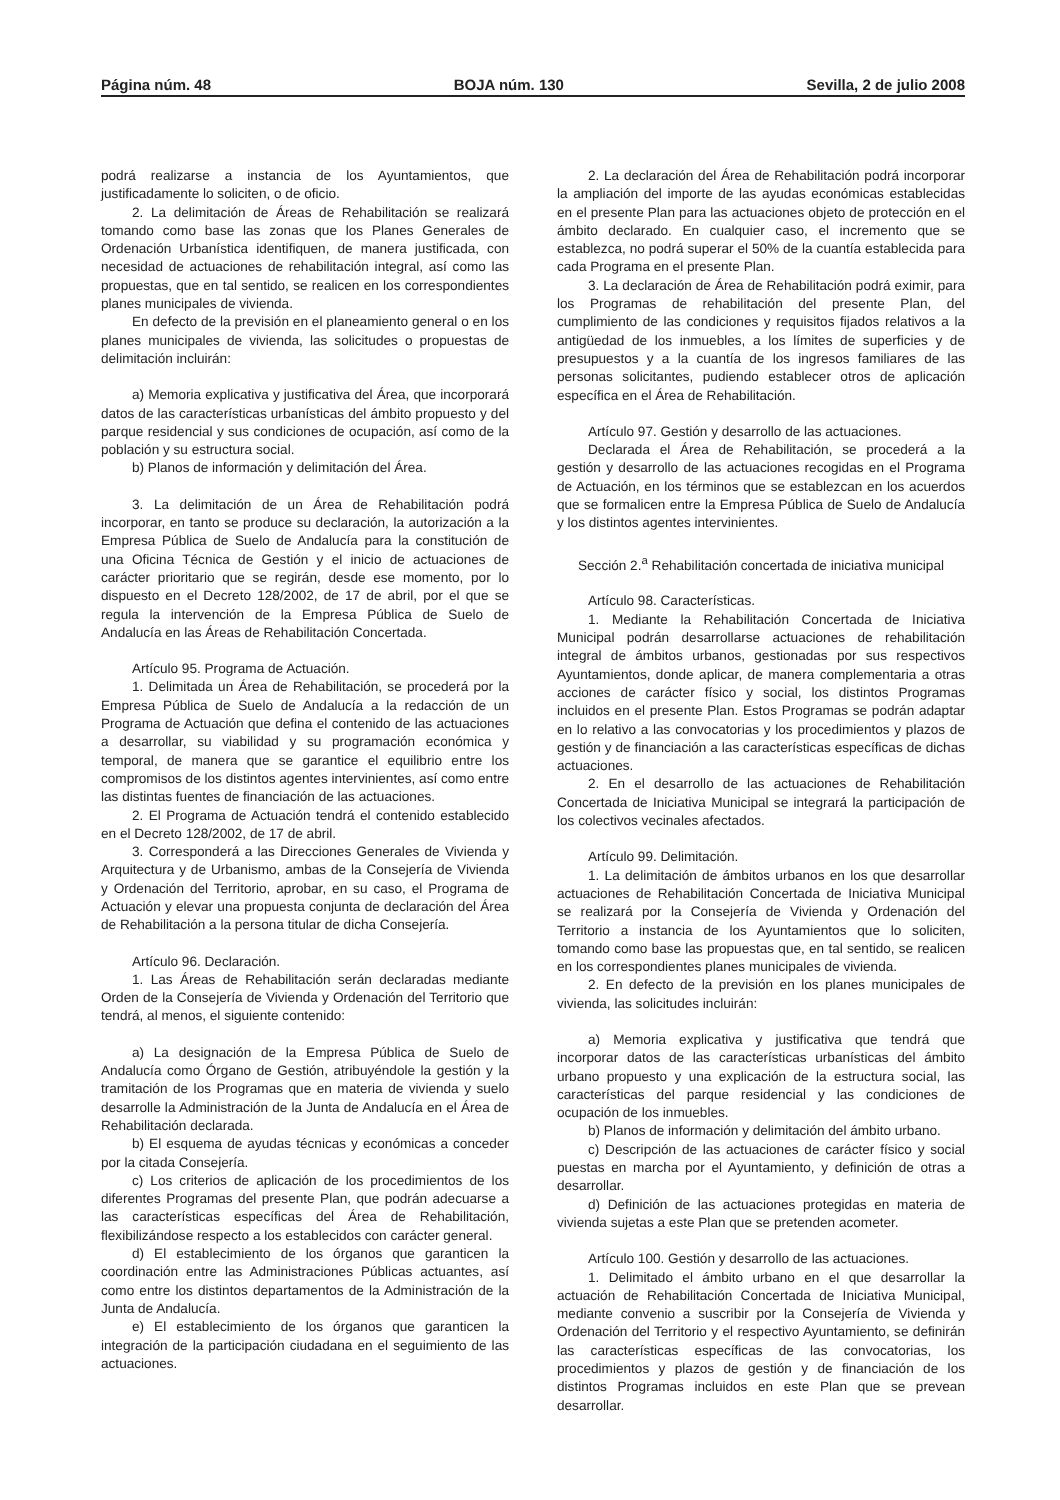Página núm. 48 BOJA núm. 130 Sevilla, 2 de julio 2008
podrá realizarse a instancia de los Ayuntamientos, que justificadamente lo soliciten, o de oficio.
2. La delimitación de Áreas de Rehabilitación se realizará tomando como base las zonas que los Planes Generales de Ordenación Urbanística identifiquen, de manera justificada, con necesidad de actuaciones de rehabilitación integral, así como las propuestas, que en tal sentido, se realicen en los correspondientes planes municipales de vivienda.
En defecto de la previsión en el planeamiento general o en los planes municipales de vivienda, las solicitudes o propuestas de delimitación incluirán:
a) Memoria explicativa y justificativa del Área, que incorporará datos de las características urbanísticas del ámbito propuesto y del parque residencial y sus condiciones de ocupación, así como de la población y su estructura social.
b) Planos de información y delimitación del Área.
3. La delimitación de un Área de Rehabilitación podrá incorporar, en tanto se produce su declaración, la autorización a la Empresa Pública de Suelo de Andalucía para la constitución de una Oficina Técnica de Gestión y el inicio de actuaciones de carácter prioritario que se regirán, desde ese momento, por lo dispuesto en el Decreto 128/2002, de 17 de abril, por el que se regula la intervención de la Empresa Pública de Suelo de Andalucía en las Áreas de Rehabilitación Concertada.
Artículo 95. Programa de Actuación.
1. Delimitada un Área de Rehabilitación, se procederá por la Empresa Pública de Suelo de Andalucía a la redacción de un Programa de Actuación que defina el contenido de las actuaciones a desarrollar, su viabilidad y su programación económica y temporal, de manera que se garantice el equilibrio entre los compromisos de los distintos agentes intervinientes, así como entre las distintas fuentes de financiación de las actuaciones.
2. El Programa de Actuación tendrá el contenido establecido en el Decreto 128/2002, de 17 de abril.
3. Corresponderá a las Direcciones Generales de Vivienda y Arquitectura y de Urbanismo, ambas de la Consejería de Vivienda y Ordenación del Territorio, aprobar, en su caso, el Programa de Actuación y elevar una propuesta conjunta de declaración del Área de Rehabilitación a la persona titular de dicha Consejería.
Artículo 96. Declaración.
1. Las Áreas de Rehabilitación serán declaradas mediante Orden de la Consejería de Vivienda y Ordenación del Territorio que tendrá, al menos, el siguiente contenido:
a) La designación de la Empresa Pública de Suelo de Andalucía como Órgano de Gestión, atribuyéndole la gestión y la tramitación de los Programas que en materia de vivienda y suelo desarrolle la Administración de la Junta de Andalucía en el Área de Rehabilitación declarada.
b) El esquema de ayudas técnicas y económicas a conceder por la citada Consejería.
c) Los criterios de aplicación de los procedimientos de los diferentes Programas del presente Plan, que podrán adecuarse a las características específicas del Área de Rehabilitación, flexibilizándose respecto a los establecidos con carácter general.
d) El establecimiento de los órganos que garanticen la coordinación entre las Administraciones Públicas actuantes, así como entre los distintos departamentos de la Administración de la Junta de Andalucía.
e) El establecimiento de los órganos que garanticen la integración de la participación ciudadana en el seguimiento de las actuaciones.
2. La declaración del Área de Rehabilitación podrá incorporar la ampliación del importe de las ayudas económicas establecidas en el presente Plan para las actuaciones objeto de protección en el ámbito declarado. En cualquier caso, el incremento que se establezca, no podrá superar el 50% de la cuantía establecida para cada Programa en el presente Plan.
3. La declaración de Área de Rehabilitación podrá eximir, para los Programas de rehabilitación del presente Plan, del cumplimiento de las condiciones y requisitos fijados relativos a la antigüedad de los inmuebles, a los límites de superficies y de presupuestos y a la cuantía de los ingresos familiares de las personas solicitantes, pudiendo establecer otros de aplicación específica en el Área de Rehabilitación.
Artículo 97. Gestión y desarrollo de las actuaciones.
Declarada el Área de Rehabilitación, se procederá a la gestión y desarrollo de las actuaciones recogidas en el Programa de Actuación, en los términos que se establezcan en los acuerdos que se formalicen entre la Empresa Pública de Suelo de Andalucía y los distintos agentes intervinientes.
Sección 2.<sup>a</sup> Rehabilitación concertada de iniciativa municipal
Artículo 98. Características.
1. Mediante la Rehabilitación Concertada de Iniciativa Municipal podrán desarrollarse actuaciones de rehabilitación integral de ámbitos urbanos, gestionadas por sus respectivos Ayuntamientos, donde aplicar, de manera complementaria a otras acciones de carácter físico y social, los distintos Programas incluidos en el presente Plan. Estos Programas se podrán adaptar en lo relativo a las convocatorias y los procedimientos y plazos de gestión y de financiación a las características específicas de dichas actuaciones.
2. En el desarrollo de las actuaciones de Rehabilitación Concertada de Iniciativa Municipal se integrará la participación de los colectivos vecinales afectados.
Artículo 99. Delimitación.
1. La delimitación de ámbitos urbanos en los que desarrollar actuaciones de Rehabilitación Concertada de Iniciativa Municipal se realizará por la Consejería de Vivienda y Ordenación del Territorio a instancia de los Ayuntamientos que lo soliciten, tomando como base las propuestas que, en tal sentido, se realicen en los correspondientes planes municipales de vivienda.
2. En defecto de la previsión en los planes municipales de vivienda, las solicitudes incluirán:
a) Memoria explicativa y justificativa que tendrá que incorporar datos de las características urbanísticas del ámbito urbano propuesto y una explicación de la estructura social, las características del parque residencial y las condiciones de ocupación de los inmuebles.
b) Planos de información y delimitación del ámbito urbano.
c) Descripción de las actuaciones de carácter físico y social puestas en marcha por el Ayuntamiento, y definición de otras a desarrollar.
d) Definición de las actuaciones protegidas en materia de vivienda sujetas a este Plan que se pretenden acometer.
Artículo 100. Gestión y desarrollo de las actuaciones.
1. Delimitado el ámbito urbano en el que desarrollar la actuación de Rehabilitación Concertada de Iniciativa Municipal, mediante convenio a suscribir por la Consejería de Vivienda y Ordenación del Territorio y el respectivo Ayuntamiento, se definirán las características específicas de las convocatorias, los procedimientos y plazos de gestión y de financiación de los distintos Programas incluidos en este Plan que se prevean desarrollar.